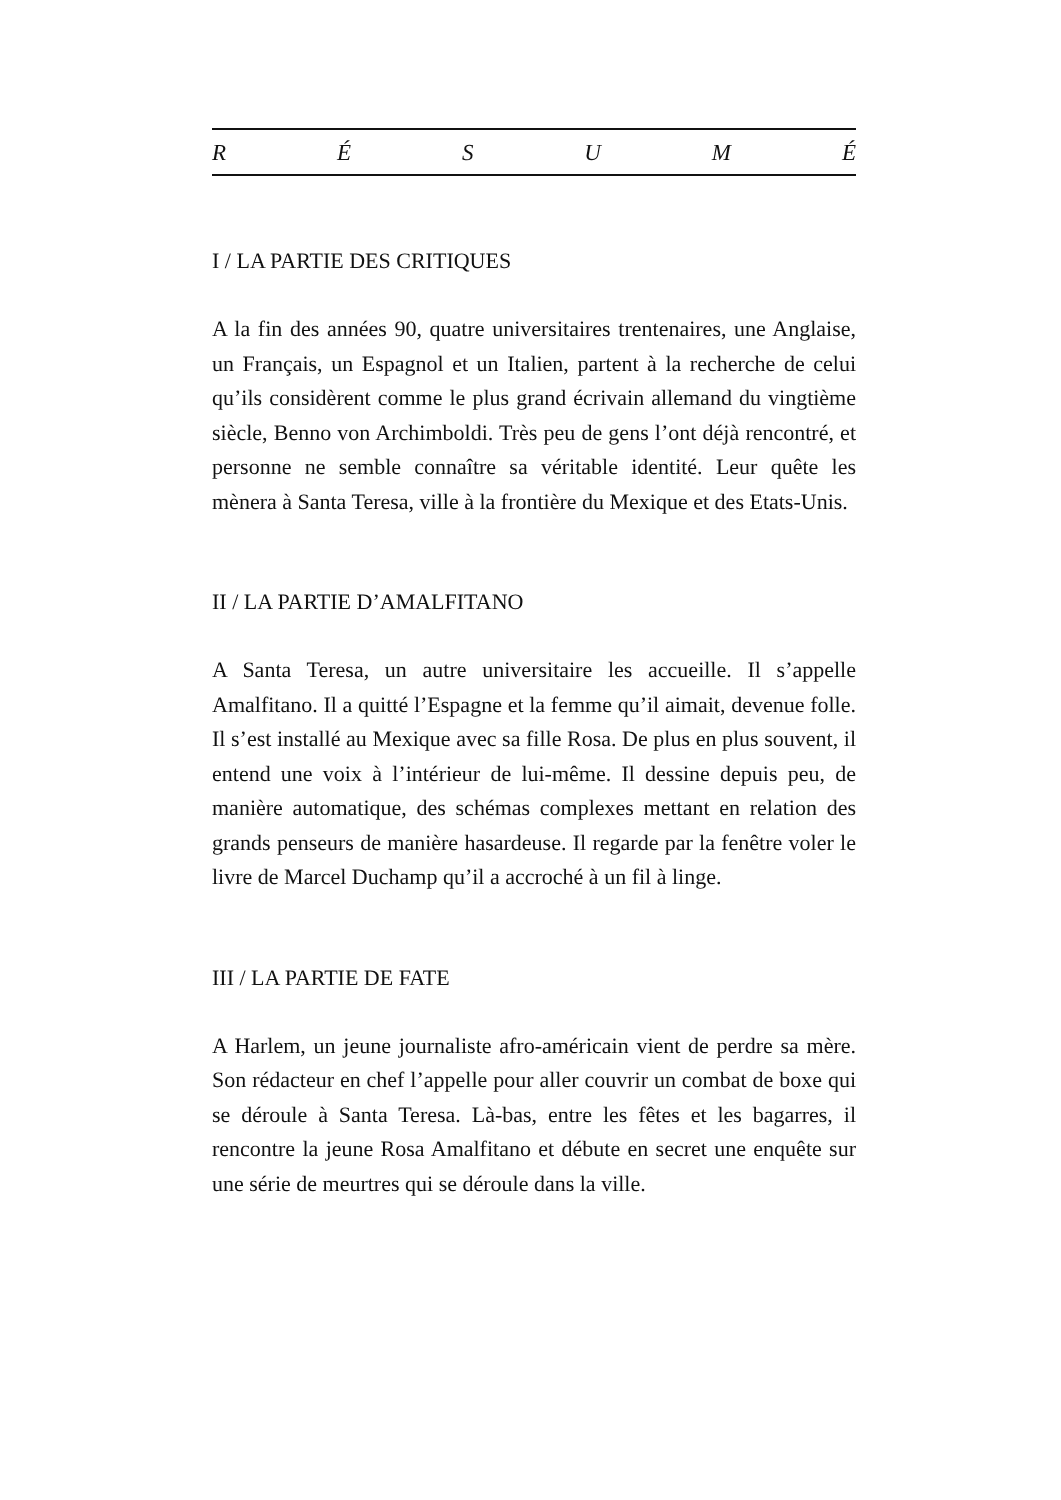R É S U M É
I / LA PARTIE DES CRITIQUES
A la fin des années 90, quatre universitaires trentenaires, une Anglaise, un Français, un Espagnol et un Italien, partent à la recherche de celui qu’ils considèrent comme le plus grand écrivain allemand du vingtième siècle, Benno von Archimboldi. Très peu de gens l’ont déjà rencontré, et personne ne semble connaître sa véritable identité. Leur quête les mènera à Santa Teresa, ville à la frontière du Mexique et des Etats-Unis.
II / LA PARTIE D’AMALFITANO
A Santa Teresa, un autre universitaire les accueille. Il s’appelle Amalfitano. Il a quitté l’Espagne et la femme qu’il aimait, devenue folle. Il s’est installé au Mexique avec sa fille Rosa. De plus en plus souvent, il entend une voix à l’intérieur de lui-même. Il dessine depuis peu, de manière automatique, des schémas complexes mettant en relation des grands penseurs de manière hasardeuse. Il regarde par la fenêtre voler le livre de Marcel Duchamp qu’il a accroché à un fil à linge.
III / LA PARTIE DE FATE
A Harlem, un jeune journaliste afro-américain vient de perdre sa mère. Son rédacteur en chef l’appelle pour aller couvrir un combat de boxe qui se déroule à Santa Teresa. Là-bas, entre les fêtes et les bagarres, il rencontre la jeune Rosa Amalfitano et débute en secret une enquête sur une série de meurtres qui se déroule dans la ville.